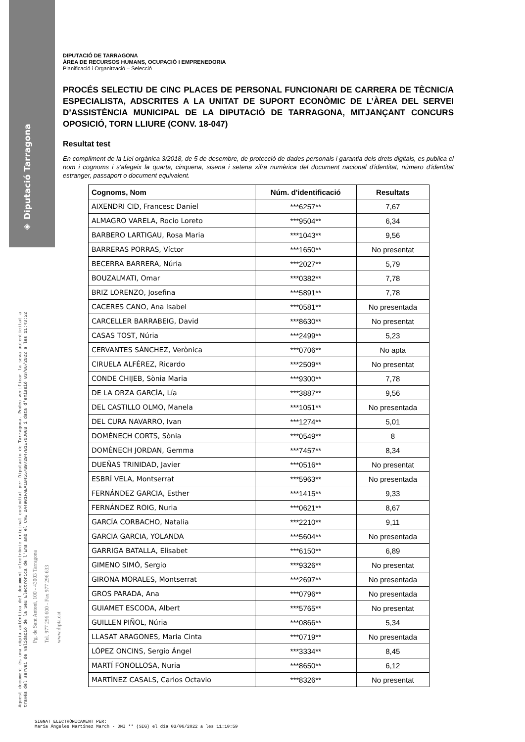◈ Diputació Tarragona
Aquest document és una còpia autèntica del document electrònic original custodiat per Diputacio de Tarragona. Podeu verificar la seva autenticitat a
través del servei de validació de la Seu Electrònica de l'Ens amb el CVE 2A4901FAEA1B4557B972947B1E70D06B i data d'emissió 03/06/2022 a les 11:43:52
Pg. de Sant Antoni, 100 - 43003 Tarragona
Tel. 977 296 600 - Fax 977 296 633
www.dipta.cat
DIPUTACIÓ DE TARRAGONA
ÀREA DE RECURSOS HUMANS, OCUPACIÓ I EMPRENEDORIA
Planificació i Organització – Selecció
PROCÉS SELECTIU DE CINC PLACES DE PERSONAL FUNCIONARI DE CARRERA DE TÈCNIC/A ESPECIALISTA, ADSCRITES A LA UNITAT DE SUPORT ECONÒMIC DE L’ÀREA DEL SERVEI D’ASSISTÈNCIA MUNICIPAL DE LA DIPUTACIÓ DE TARRAGONA, MITJANÇANT CONCURS OPOSICIÓ, TORN LLIURE (CONV. 18-047)
Resultat test
En compliment de la Llei orgànica 3/2018, de 5 de desembre, de protecció de dades personals i garantia dels drets digitals, es publica el nom i cognoms i s'afegeix la quarta, cinquena, sisena i setena xifra numèrica del document nacional d'identitat, número d'identitat estranger, passaport o document equivalent.
| Cognoms, Nom | Núm. d'identificació | Resultats |
| --- | --- | --- |
| AIXENDRI CID, Francesc Daniel | ***6257** | 7,67 |
| ALMAGRO VARELA, Rocio Loreto | ***9504** | 6,34 |
| BARBERO LARTIGAU, Rosa Maria | ***1043** | 9,56 |
| BARRERAS PORRAS, Víctor | ***1650** | No presentat |
| BECERRA BARRERA, Núria | ***2027** | 5,79 |
| BOUZALMATI, Omar | ***0382** | 7,78 |
| BRIZ LORENZO, Josefina | ***5891** | 7,78 |
| CACERES CANO, Ana Isabel | ***0581** | No presentada |
| CARCELLER BARRABEIG, David | ***8630** | No presentat |
| CASAS TOST, Núria | ***2499** | 5,23 |
| CERVANTES SÁNCHEZ, Verònica | ***0706** | No apta |
| CIRUELA ALFÉREZ, Ricardo | ***2509** | No presentat |
| CONDE CHIJEB, Sònia Maria | ***9300** | 7,78 |
| DE LA ORZA GARCÍA, Lía | ***3887** | 9,56 |
| DEL CASTILLO OLMO, Manela | ***1051** | No presentada |
| DEL CURA NAVARRO, Ivan | ***1274** | 5,01 |
| DOMÈNECH CORTS, Sònia | ***0549** | 8 |
| DOMÈNECH JORDAN, Gemma | ***7457** | 8,34 |
| DUEÑAS TRINIDAD, Javier | ***0516** | No presentat |
| ESBRÍ VELA, Montserrat | ***5963** | No presentada |
| FERNÁNDEZ GARCIA, Esther | ***1415** | 9,33 |
| FERNÁNDEZ ROIG, Nuria | ***0621** | 8,67 |
| GARCÍA CORBACHO, Natalia | ***2210** | 9,11 |
| GARCIA GARCIA, YOLANDA | ***5604** | No presentada |
| GARRIGA BATALLA, Elisabet | ***6150** | 6,89 |
| GIMENO SIMÓ, Sergio | ***9326** | No presentat |
| GIRONA MORALES, Montserrat | ***2697** | No presentada |
| GROS PARADA, Ana | ***0796** | No presentada |
| GUIAMET ESCODA, Albert | ***5765** | No presentat |
| GUILLEN PIÑOL, Núria | ***0866** | 5,34 |
| LLASAT ARAGONES, Maria Cinta | ***0719** | No presentada |
| LÓPEZ ONCINS, Sergio Ángel | ***3334** | 8,45 |
| MARTÍ FONOLLOSA, Nuria | ***8650** | 6,12 |
| MARTÍNEZ CASALS, Carlos Octavio | ***8326** | No presentat |
SIGNAT ELECTRÒNICAMENT PER:
María Ángeles Martínez March - DNI ** (SIG) el dia 03/06/2022 a les 11:10:59